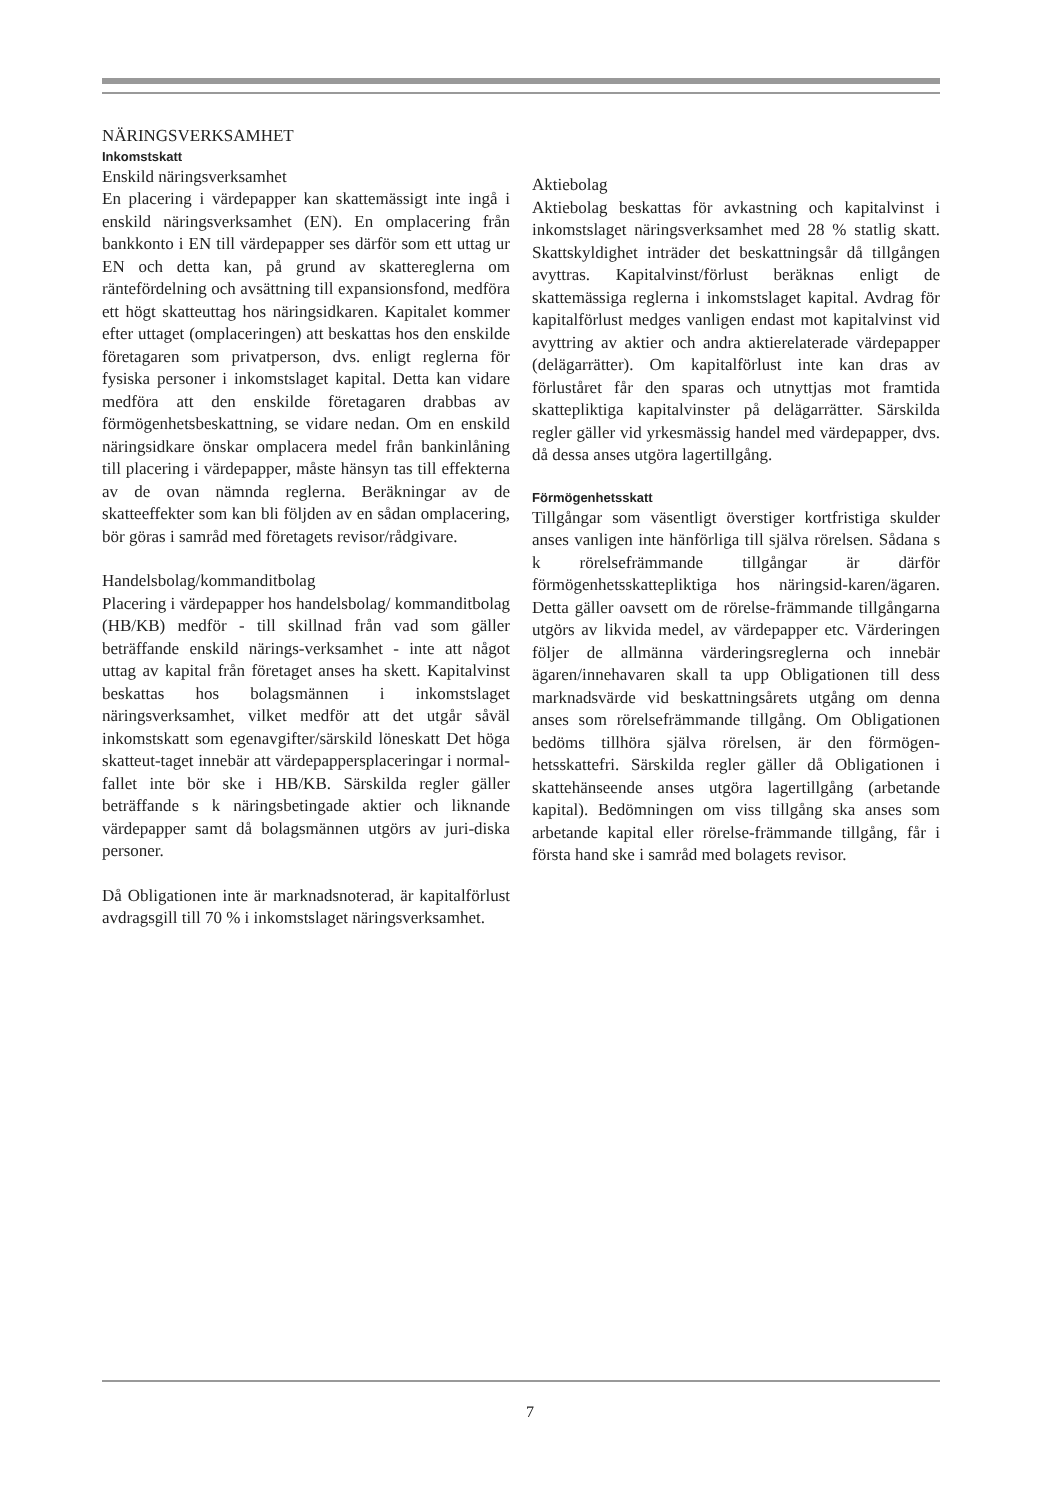NÄRINGSVERKSAMHET
Inkomstskatt
Enskild näringsverksamhet
En placering i värdepapper kan skattemässigt inte ingå i enskild näringsverksamhet (EN). En omplacering från bankkonto i EN till värdepapper ses därför som ett uttag ur EN och detta kan, på grund av skattereglerna om räntefördelning och avsättning till expansionsfond, medföra ett högt skatteuttag hos näringsidkaren. Kapitalet kommer efter uttaget (omplaceringen) att beskattas hos den enskilde företagaren som privatperson, dvs. enligt reglerna för fysiska personer i inkomstslaget kapital. Detta kan vidare medföra att den enskilde företagaren drabbas av förmögenhetsbeskattning, se vidare nedan. Om en enskild näringsidkare önskar omplacera medel från bankinlåning till placering i värdepapper, måste hänsyn tas till effekterna av de ovan nämnda reglerna. Beräkningar av de skatteeffekter som kan bli följden av en sådan omplacering, bör göras i samråd med företagets revisor/rådgivare.
Handelsbolag/kommanditbolag
Placering i värdepapper hos handelsbolag/ kommanditbolag (HB/KB) medför - till skillnad från vad som gäller beträffande enskild närings-verksamhet - inte att något uttag av kapital från företaget anses ha skett. Kapitalvinst beskattas hos bolagsmännen i inkomstslaget näringsverksamhet, vilket medför att det utgår såväl inkomstskatt som egenavgifter/särskild löneskatt Det höga skatteut-taget innebär att värdepappersplaceringar i normal-fallet inte bör ske i HB/KB. Särskilda regler gäller beträffande s k näringsbetingade aktier och liknande värdepapper samt då bolagsmännen utgörs av juri-diska personer.
Då Obligationen inte är marknadsnoterad, är kapitalförlust avdragsgill till 70 % i inkomstslaget näringsverksamhet.
Aktiebolag
Aktiebolag beskattas för avkastning och kapitalvinst i inkomstslaget näringsverksamhet med 28 % statlig skatt. Skattskyldighet inträder det beskattningsår då tillgången avyttras. Kapitalvinst/förlust beräknas enligt de skattemässiga reglerna i inkomstslaget kapital. Avdrag för kapitalförlust medges vanligen endast mot kapitalvinst vid avyttring av aktier och andra aktierelaterade värdepapper (delägarrätter). Om kapitalförlust inte kan dras av förluståret får den sparas och utnyttjas mot framtida skattepliktiga kapitalvinster på delägarrätter. Särskilda regler gäller vid yrkesmässig handel med värdepapper, dvs. då dessa anses utgöra lagertillgång.
Förmögenhetsskatt
Tillgångar som väsentligt överstiger kortfristiga skulder anses vanligen inte hänförliga till själva rörelsen. Sådana s k rörelsefrämmande tillgångar är därför förmögenhetsskattepliktiga hos näringsid-karen/ägaren. Detta gäller oavsett om de rörelse-främmande tillgångarna utgörs av likvida medel, av värdepapper etc. Värderingen följer de allmänna värderingsreglerna och innebär ägaren/innehavaren skall ta upp Obligationen till dess marknadsvärde vid beskattningsårets utgång om denna anses som rörelsefrämmande tillgång. Om Obligationen bedöms tillhöra själva rörelsen, är den förmögen-hetsskattefri. Särskilda regler gäller då Obligationen i skattehänseende anses utgöra lagertillgång (arbetande kapital). Bedömningen om viss tillgång ska anses som arbetande kapital eller rörelse-främmande tillgång, får i första hand ske i samråd med bolagets revisor.
7